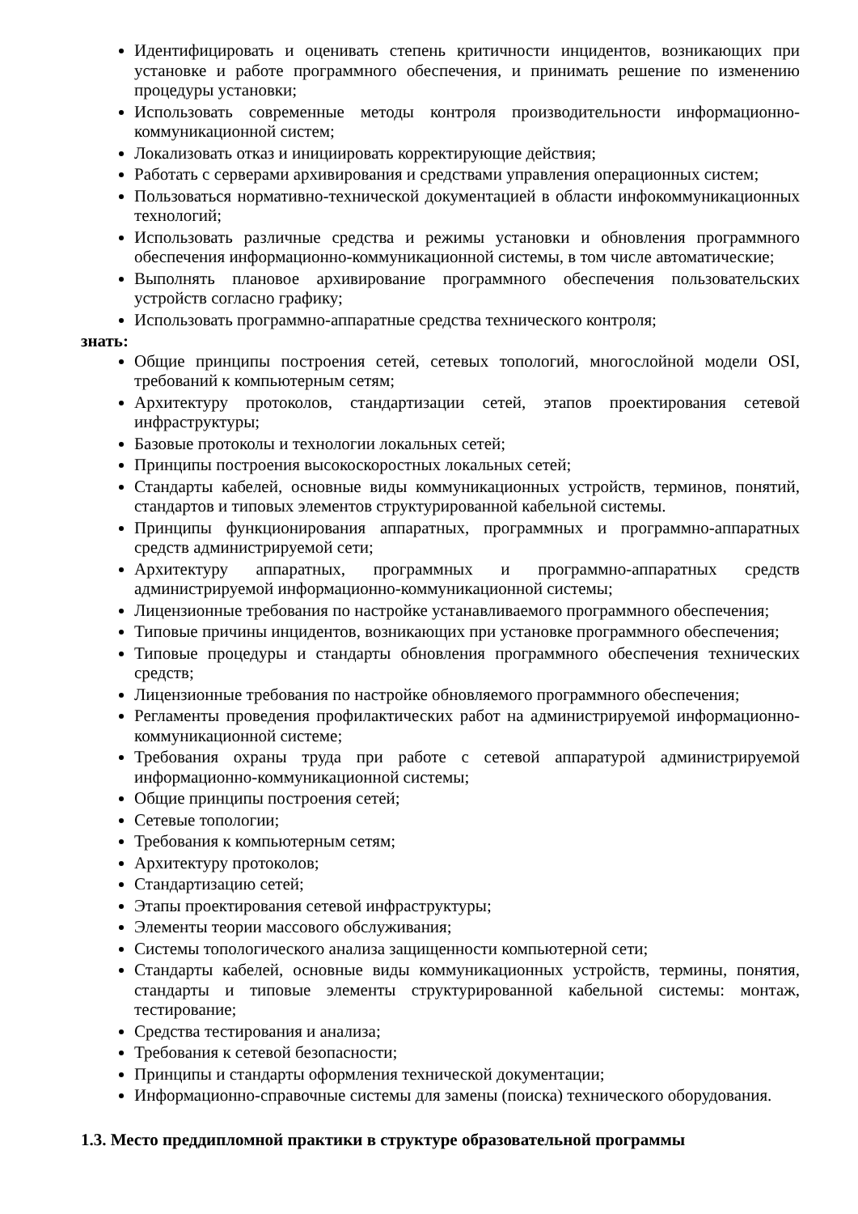Идентифицировать и оценивать степень критичности инцидентов, возникающих при установке и работе программного обеспечения, и принимать решение по изменению процедуры установки;
Использовать современные методы контроля производительности информационно-коммуникационной систем;
Локализовать отказ и инициировать корректирующие действия;
Работать с серверами архивирования и средствами управления операционных систем;
Пользоваться нормативно-технической документацией в области инфокоммуникационных технологий;
Использовать различные средства и режимы установки и обновления программного обеспечения информационно-коммуникационной системы, в том числе автоматические;
Выполнять плановое архивирование программного обеспечения пользовательских устройств согласно графику;
Использовать программно-аппаратные средства технического контроля;
знать:
Общие принципы построения сетей, сетевых топологий, многослойной модели OSI, требований к компьютерным сетям;
Архитектуру протоколов, стандартизации сетей, этапов проектирования сетевой инфраструктуры;
Базовые протоколы и технологии локальных сетей;
Принципы построения высокоскоростных локальных сетей;
Стандарты кабелей, основные виды коммуникационных устройств, терминов, понятий, стандартов и типовых элементов структурированной кабельной системы.
Принципы функционирования аппаратных, программных и программно-аппаратных средств администрируемой сети;
Архитектуру аппаратных, программных и программно-аппаратных средств администрируемой информационно-коммуникационной системы;
Лицензионные требования по настройке устанавливаемого программного обеспечения;
Типовые причины инцидентов, возникающих при установке программного обеспечения;
Типовые процедуры и стандарты обновления программного обеспечения технических средств;
Лицензионные требования по настройке обновляемого программного обеспечения;
Регламенты проведения профилактических работ на администрируемой информационно-коммуникационной системе;
Требования охраны труда при работе с сетевой аппаратурой администрируемой информационно-коммуникационной системы;
Общие принципы построения сетей;
Сетевые топологии;
Требования к компьютерным сетям;
Архитектуру протоколов;
Стандартизацию сетей;
Этапы проектирования сетевой инфраструктуры;
Элементы теории массового обслуживания;
Системы топологического анализа защищенности компьютерной сети;
Стандарты кабелей, основные виды коммуникационных устройств, термины, понятия, стандарты и типовые элементы структурированной кабельной системы: монтаж, тестирование;
Средства тестирования и анализа;
Требования к сетевой безопасности;
Принципы и стандарты оформления технической документации;
Информационно-справочные системы для замены (поиска) технического оборудования.
1.3. Место преддипломной практики в структуре образовательной программы